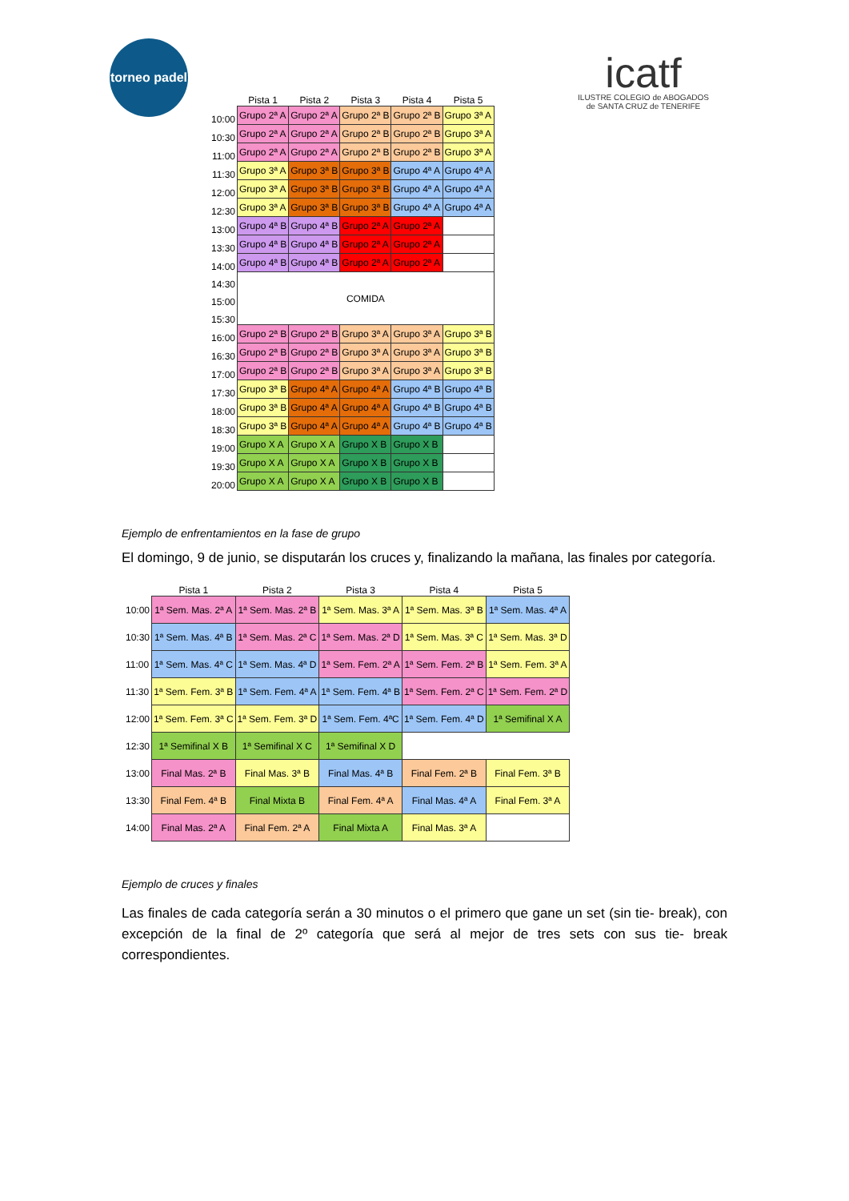torneo padel
icatf
ILUSTRE COLEGIO de ABOGADOS
de SANTA CRUZ de TENERIFE
| | Pista 1 | Pista 2 | Pista 3 | Pista 4 | Pista 5 |
| --- | --- | --- | --- | --- | --- |
| 10:00 | Grupo 2ª A | Grupo 2ª A | Grupo 2ª B | Grupo 2ª B | Grupo 3ª A |
| 10:30 | Grupo 2ª A | Grupo 2ª A | Grupo 2ª B | Grupo 2ª B | Grupo 3ª A |
| 11:00 | Grupo 2ª A | Grupo 2ª A | Grupo 2ª B | Grupo 2ª B | Grupo 3ª A |
| 11:30 | Grupo 3ª A | Grupo 3ª B | Grupo 3ª B | Grupo 4ª A | Grupo 4ª A |
| 12:00 | Grupo 3ª A | Grupo 3ª B | Grupo 3ª B | Grupo 4ª A | Grupo 4ª A |
| 12:30 | Grupo 3ª A | Grupo 3ª B | Grupo 3ª B | Grupo 4ª A | Grupo 4ª A |
| 13:00 | Grupo 4ª B | Grupo 4ª B | Grupo 2ª A | Grupo 2ª A | |
| 13:30 | Grupo 4ª B | Grupo 4ª B | Grupo 2ª A | Grupo 2ª A | |
| 14:00 | Grupo 4ª B | Grupo 4ª B | Grupo 2ª A | Grupo 2ª A | |
| 14:30 | COMIDA | | | | |
| 15:00 | | | | | |
| 15:30 | | | | | |
| 16:00 | Grupo 2ª B | Grupo 2ª B | Grupo 3ª A | Grupo 3ª A | Grupo 3ª B |
| 16:30 | Grupo 2ª B | Grupo 2ª B | Grupo 3ª A | Grupo 3ª A | Grupo 3ª B |
| 17:00 | Grupo 2ª B | Grupo 2ª B | Grupo 3ª A | Grupo 3ª A | Grupo 3ª B |
| 17:30 | Grupo 3ª B | Grupo 4ª A | Grupo 4ª A | Grupo 4ª B | Grupo 4ª B |
| 18:00 | Grupo 3ª B | Grupo 4ª A | Grupo 4ª A | Grupo 4ª B | Grupo 4ª B |
| 18:30 | Grupo 3ª B | Grupo 4ª A | Grupo 4ª A | Grupo 4ª B | Grupo 4ª B |
| 19:00 | Grupo X A | Grupo X A | Grupo X B | Grupo X B | |
| 19:30 | Grupo X A | Grupo X A | Grupo X B | Grupo X B | |
| 20:00 | Grupo X A | Grupo X A | Grupo X B | Grupo X B | |
Ejemplo de enfrentamientos en la fase de grupo
El domingo, 9 de junio, se disputarán los cruces y, finalizando la mañana, las finales por categoría.
| | Pista 1 | Pista 2 | Pista 3 | Pista 4 | Pista 5 |
| --- | --- | --- | --- | --- | --- |
| 10:00 | 1ª Sem. Mas. 2ª A | 1ª Sem. Mas. 2ª B | 1ª Sem. Mas. 3ª A | 1ª Sem. Mas. 3ª B | 1ª Sem. Mas. 4ª A |
| 10:30 | 1ª Sem. Mas. 4ª B | 1ª Sem. Mas. 2ª C | 1ª Sem. Mas. 2ª D | 1ª Sem. Mas. 3ª C | 1ª Sem. Mas. 3ª D |
| 11:00 | 1ª Sem. Mas. 4ª C | 1ª Sem. Mas. 4ª D | 1ª Sem. Fem. 2ª A | 1ª Sem. Fem. 2ª B | 1ª Sem. Fem. 3ª A |
| 11:30 | 1ª Sem. Fem. 3ª B | 1ª Sem. Fem. 4ª A | 1ª Sem. Fem. 4ª B | 1ª Sem. Fem. 2ª C | 1ª Sem. Fem. 2ª D |
| 12:00 | 1ª Sem. Fem. 3ª C | 1ª Sem. Fem. 3ª D | 1ª Sem. Fem. 4ªC | 1ª Sem. Fem. 4ª D | 1ª Semifinal X A |
| 12:30 | 1ª Semifinal X B | 1ª Semifinal X C | 1ª Semifinal X D | | |
| 13:00 | Final Mas. 2ª B | Final Mas. 3ª B | Final Mas. 4ª B | Final Fem. 2ª B | Final Fem. 3ª B |
| 13:30 | Final Fem. 4ª B | Final Mixta B | Final Fem. 4ª A | Final Mas. 4ª A | Final Fem. 3ª A |
| 14:00 | Final Mas. 2ª A | Final Fem. 2ª A | Final Mixta A | Final Mas. 3ª A | |
Ejemplo de cruces y finales
Las finales de cada categoría serán a 30 minutos o el primero que gane un set (sin tie- break), con excepción de la final de 2º categoría que será al mejor de tres sets con sus tie- break correspondientes.